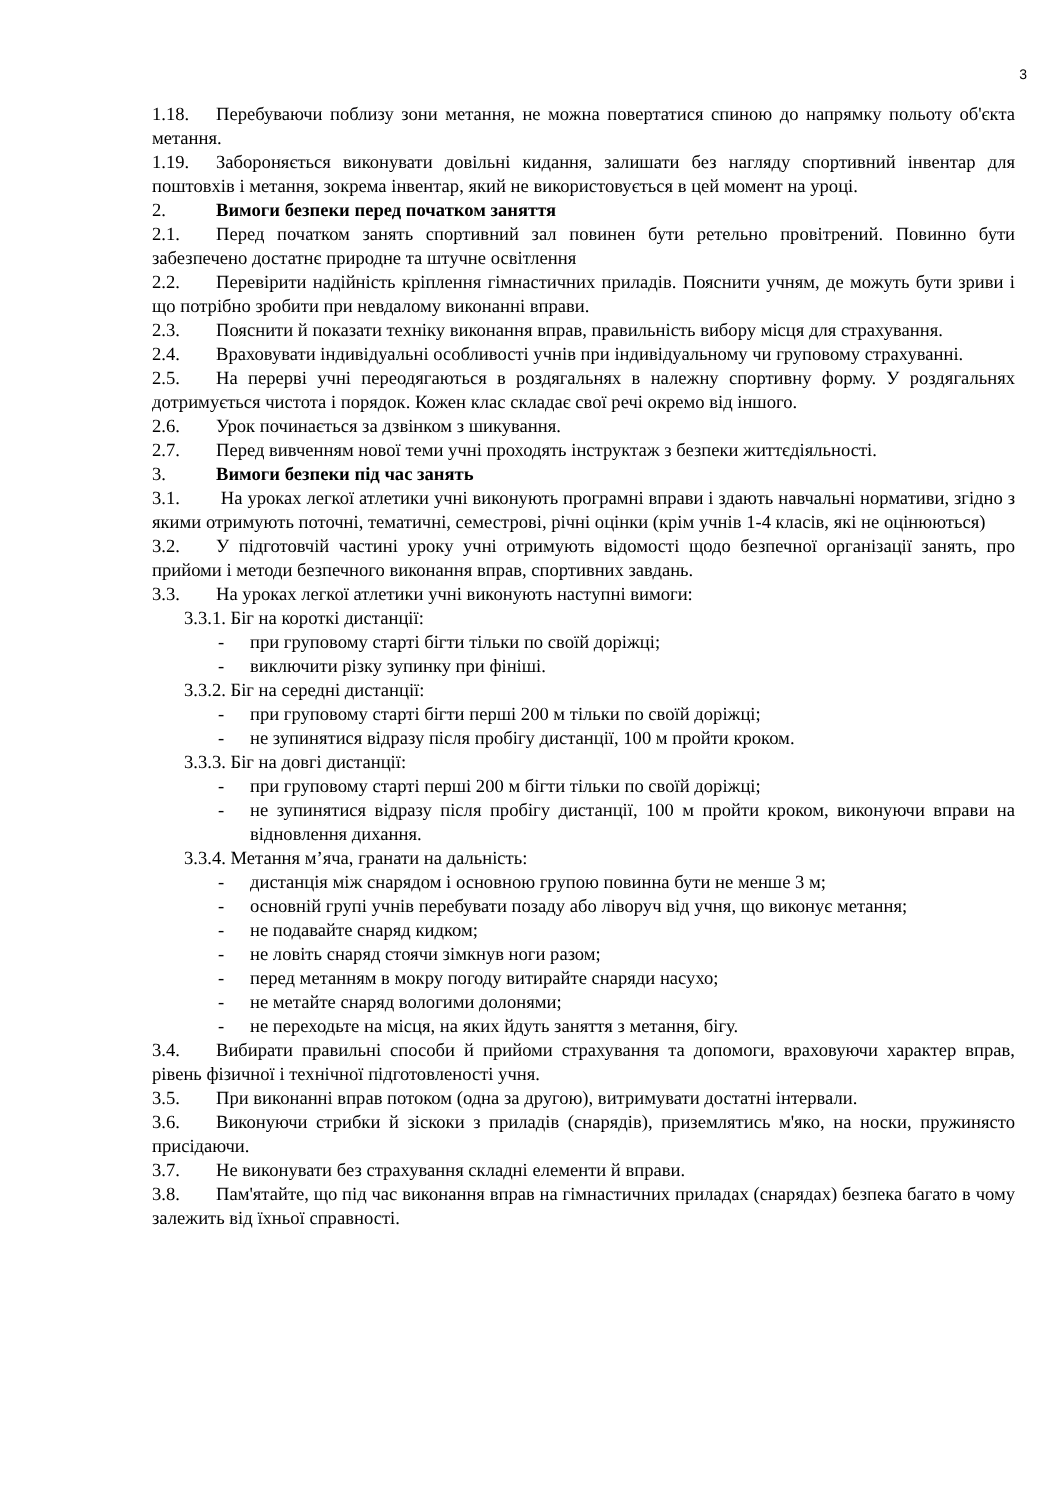3
1.18. Перебуваючи поблизу зони метання, не можна повертатися спиною до напрямку польоту об'єкта метання.
1.19. Забороняється виконувати довільні кидання, залишати без нагляду спортивний інвентар для поштовхів і метання, зокрема інвентар, який не використовується в цей момент на уроці.
2. Вимоги безпеки перед початком заняття
2.1. Перед початком занять спортивний зал повинен бути ретельно провітрений. Повинно бути забезпечено достатнє природне та штучне освітлення
2.2. Перевірити надійність кріплення гімнастичних приладів. Пояснити учням, де можуть бути зриви і що потрібно зробити при невдалому виконанні вправи.
2.3. Пояснити й показати техніку виконання вправ, правильність вибору місця для страхування.
2.4. Враховувати індивідуальні особливості учнів при індивідуальному чи груповому страхуванні.
2.5. На перерві учні переодягаються в роздягальнях в належну спортивну форму. У роздягальнях дотримується чистота і порядок. Кожен клас складає свої речі окремо від іншого.
2.6. Урок починається за дзвінком з шикування.
2.7. Перед вивченням нової теми учні проходять інструктаж з безпеки життєдіяльності.
3. Вимоги безпеки під час занять
3.1. На уроках легкої атлетики учні виконують програмні вправи і здають навчальні нормативи, згідно з якими отримують поточні, тематичні, семестрові, річні оцінки (крім учнів 1-4 класів, які не оцінюються)
3.2. У підготовчій частині уроку учні отримують відомості щодо безпечної організації занять, про прийоми і методи безпечного виконання вправ, спортивних завдань.
3.3. На уроках легкої атлетики учні виконують наступні вимоги:
3.3.1. Біг на короткі дистанції:
- при груповому старті бігти тільки по своїй доріжці;
- виключити різку зупинку при фініші.
3.3.2. Біг на середні дистанції:
- при груповому старті бігти перші 200 м тільки по своїй доріжці;
- не зупинятися відразу після пробігу дистанції, 100 м пройти кроком.
3.3.3. Біг на довгі дистанції:
- при груповому старті перші 200 м бігти тільки по своїй доріжці;
- не зупинятися відразу після пробігу дистанції, 100 м пройти кроком, виконуючи вправи на відновлення дихання.
3.3.4. Метання м’яча, гранати на дальність:
- дистанція між снарядом і основною групою повинна бути не менше 3 м;
- основній групі учнів перебувати позаду або ліворуч від учня, що виконує метання;
- не подавайте снаряд кидком;
- не ловіть снаряд стоячи зімкнув ноги разом;
- перед метанням в мокру погоду витирайте снаряди насухо;
- не метайте снаряд вологими долонями;
- не переходьте на місця, на яких йдуть заняття з метання, бігу.
3.4. Вибирати правильні способи й прийоми страхування та допомоги, враховуючи характер вправ, рівень фізичної і технічної підготовленості учня.
3.5. При виконанні вправ потоком (одна за другою), витримувати достатні інтервали.
3.6. Виконуючи стрибки й зіскоки з приладів (снарядів), приземлятись м'яко, на носки, пружинясто присідаючи.
3.7. Не виконувати без страхування складні елементи й вправи.
3.8. Пам'ятайте, що під час виконання вправ на гімнастичних приладах (снарядах) безпека багато в чому залежить від їхньої справності.